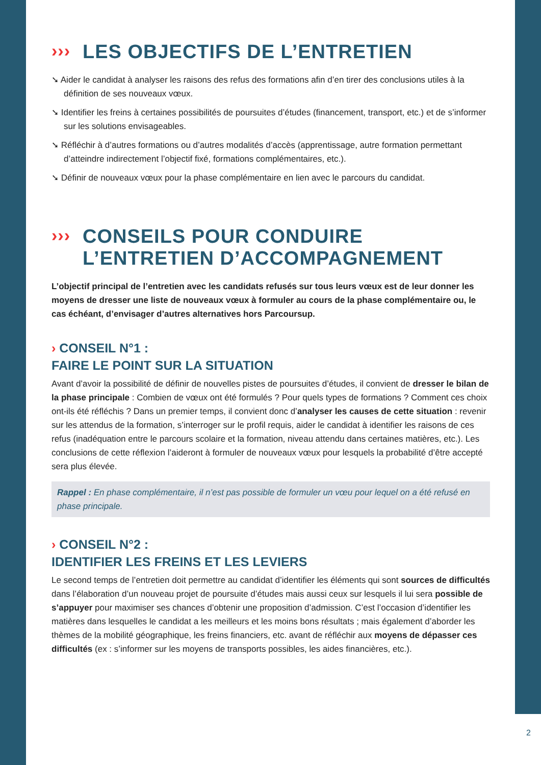››› LES OBJECTIFS DE L’ENTRETIEN
➘ Aider le candidat à analyser les raisons des refus des formations afin d’en tirer des conclusions utiles à la définition de ses nouveaux vœux.
➘ Identifier les freins à certaines possibilités de poursuites d’études (financement, transport, etc.) et de s’informer sur les solutions envisageables.
➘ Réfléchir à d’autres formations ou d’autres modalités d’accès (apprentissage, autre formation permettant d’atteindre indirectement l’objectif fixé, formations complémentaires, etc.).
➘ Définir de nouveaux vœux pour la phase complémentaire en lien avec le parcours du candidat.
››› CONSEILS POUR CONDUIRE
L’ENTRETIEN D’ACCOMPAGNEMENT
L’objectif principal de l’entretien avec les candidats refusés sur tous leurs vœux est de leur donner les moyens de dresser une liste de nouveaux vœux à formuler au cours de la phase complémentaire ou, le cas échéant, d’envisager d’autres alternatives hors Parcoursup.
› CONSEIL N°1 :
FAIRE LE POINT SUR LA SITUATION
Avant d’avoir la possibilité de définir de nouvelles pistes de poursuites d’études, il convient de dresser le bilan de la phase principale : Combien de vœux ont été formulés ? Pour quels types de formations ? Comment ces choix ont-ils été réfléchis ? Dans un premier temps, il convient donc d’analyser les causes de cette situation : revenir sur les attendus de la formation, s’interroger sur le profil requis, aider le candidat à identifier les raisons de ces refus (inadéquation entre le parcours scolaire et la formation, niveau attendu dans certaines matières, etc.). Les conclusions de cette réflexion l’aideront à formuler de nouveaux vœux pour lesquels la probabilité d’être accepté sera plus élevée.
Rappel : En phase complémentaire, il n’est pas possible de formuler un vœu pour lequel on a été refusé en phase principale.
› CONSEIL N°2 :
IDENTIFIER LES FREINS ET LES LEVIERS
Le second temps de l’entretien doit permettre au candidat d’identifier les éléments qui sont sources de difficultés dans l’élaboration d’un nouveau projet de poursuite d’études mais aussi ceux sur lesquels il lui sera possible de s’appuyer pour maximiser ses chances d’obtenir une proposition d’admission. C’est l’occasion d’identifier les matières dans lesquelles le candidat a les meilleurs et les moins bons résultats ; mais également d’aborder les thèmes de la mobilité géographique, les freins financiers, etc. avant de réfléchir aux moyens de dépasser ces difficultés (ex : s’informer sur les moyens de transports possibles, les aides financières, etc.).
2